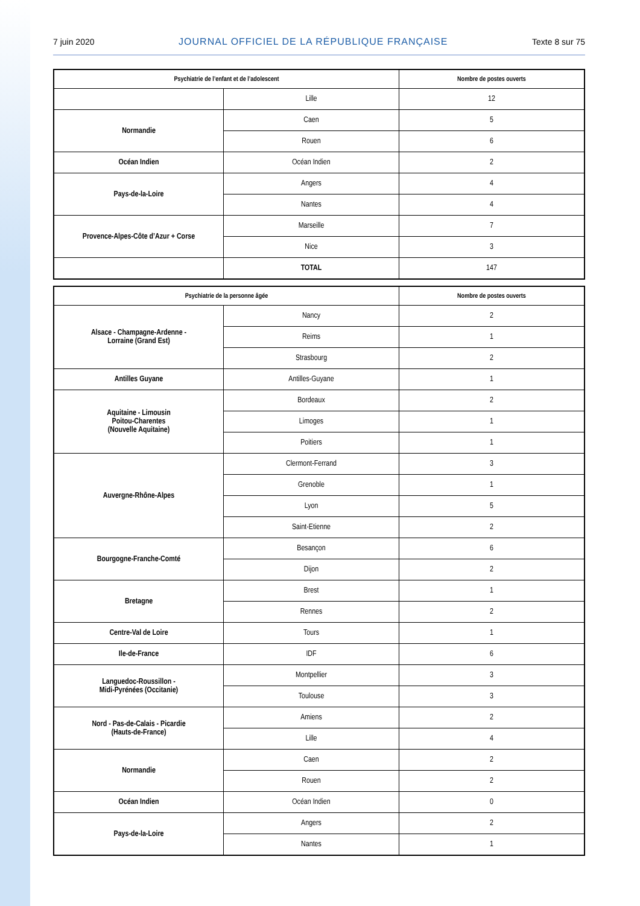7 juin 2020 JOURNAL OFFICIEL DE LA RÉPUBLIQUE FRANÇAISE Texte 8 sur 75
| Psychiatrie de l’enfant et de l’adolescent | | Nombre de postes ouverts |
| --- | --- | --- |
| | Lille | 12 |
| Normandie | Caen | 5 |
| | Rouen | 6 |
| Océan Indien | Océan Indien | 2 |
| Pays-de-la-Loire | Angers | 4 |
| | Nantes | 4 |
| Provence-Alpes-Côte d’Azur + Corse | Marseille | 7 |
| | Nice | 3 |
| | TOTAL | 147 |
| Psychiatrie de la personne âgée | | Nombre de postes ouverts |
| --- | --- | --- |
| Alsace - Champagne-Ardenne - Lorraine (Grand Est) | Nancy | 2 |
| | Reims | 1 |
| | Strasbourg | 2 |
| Antilles Guyane | Antilles-Guyane | 1 |
| Aquitaine - Limousin Poitou-Charentes (Nouvelle Aquitaine) | Bordeaux | 2 |
| | Limoges | 1 |
| | Poitiers | 1 |
| Auvergne-Rhône-Alpes | Clermont-Ferrand | 3 |
| | Grenoble | 1 |
| | Lyon | 5 |
| | Saint-Etienne | 2 |
| Bourgogne-Franche-Comté | Besançon | 6 |
| | Dijon | 2 |
| Bretagne | Brest | 1 |
| | Rennes | 2 |
| Centre-Val de Loire | Tours | 1 |
| Ile-de-France | IDF | 6 |
| Languedoc-Roussillon - Midi-Pyrénées (Occitanie) | Montpellier | 3 |
| | Toulouse | 3 |
| Nord - Pas-de-Calais - Picardie (Hauts-de-France) | Amiens | 2 |
| | Lille | 4 |
| Normandie | Caen | 2 |
| | Rouen | 2 |
| Océan Indien | Océan Indien | 0 |
| Pays-de-la-Loire | Angers | 2 |
| | Nantes | 1 |